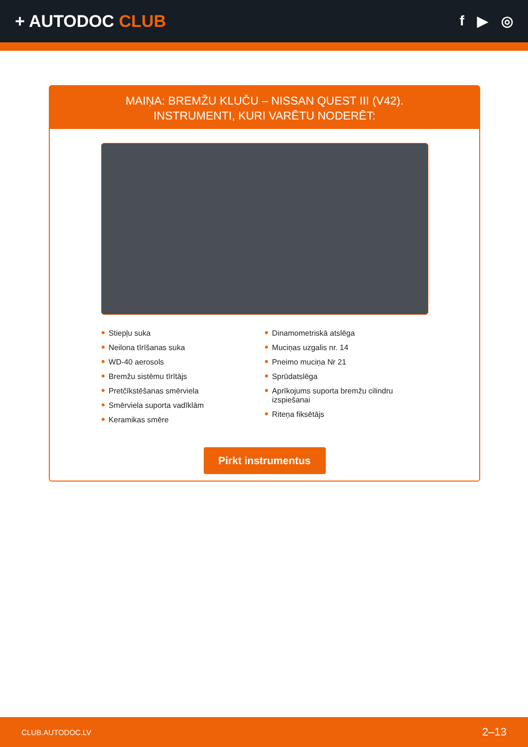+ AUTODOC CLUB
f ▶ ◎
MAIŅA: BREMŽU KLUČU – NISSAN QUEST III (V42).
INSTRUMENTI, KURI VARĒTU NODERĒT:
Stiepļu suka
Neilona tīrīšanas suka
WD-40 aerosols
Bremžu sistēmu tīrītājs
Pretčīkstēšanas smērviela
Smērviela suporta vadīklām
Keramikas smēre
Dinamometriskā atslēga
Muciņas uzgalis nr. 14
Pneimo muciņa Nr 21
Sprūdatslēga
Aprīkojums suporta bremžu cilindru izspiešanai
Riteņa fiksētājs
Pirkt instrumentus
CLUB.AUTODOC.LV 2–13